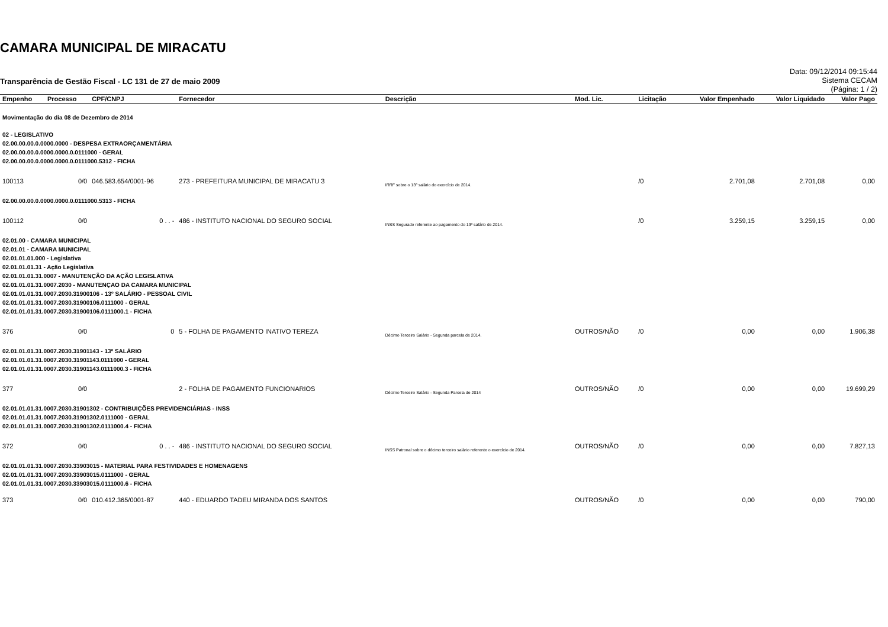CAMARA MUNICIPAL DE MIRACATU
Transparência de Gestão Fiscal - LC 131 de 27 de maio 2009
Data: 09/12/2014 09:15:44
Sistema CECAM
(Página: 1 / 2)
| Empenho | Processo | CPF/CNPJ | Fornecedor | Descrição | Mod. Lic. | Licitação | Valor Empenhado | Valor Liquidado | Valor Pago |
| --- | --- | --- | --- | --- | --- | --- | --- | --- | --- |
| Movimentação do dia 08 de Dezembro de 2014 | | | | | | | | | |
| 02 - LEGISLATIVO 02.00.00.00.0.0000.0000 - DESPESA EXTRAORÇAMENTÁRIA 02.00.00.00.0.0000.0000.0.0111000 - GERAL 02.00.00.00.0.0000.0000.0.0111000.5312 - FICHA | | | | | | | | | |
| 100113 | 0/0 | 046.583.654/0001-96 | 273 - PREFEITURA MUNICIPAL DE MIRACATU 3 | IRRF sobre o 13º salário do exercício de 2014. | | /0 | 2.701,08 | 2.701,08 | 0,00 |
| 02.00.00.00.0.0000.0000.0.0111000.5313 - FICHA | | | | | | | | | |
| 100112 | 0/0 | 0 . . - | 486 - INSTITUTO NACIONAL DO SEGURO SOCIAL | INSS Segurado referente ao pagamento do 13º salário de 2014. | | /0 | 3.259,15 | 3.259,15 | 0,00 |
| 02.01.00 - CAMARA MUNICIPAL 02.01.01 - CAMARA MUNICIPAL 02.01.01.01.000 - Legislativa 02.01.01.01.31 - Ação Legislativa 02.01.01.01.31.0007 - MANUTENÇÃO DA AÇÃO LEGISLATIVA 02.01.01.01.31.0007.2030 - MANUTENÇAO DA CAMARA MUNICIPAL 02.01.01.01.31.0007.2030.31900106 - 13º SALÁRIO - PESSOAL CIVIL 02.01.01.01.31.0007.2030.31900106.0111000 - GERAL 02.01.01.01.31.0007.2030.31900106.0111000.1 - FICHA | | | | | | | | | |
| 376 | 0/0 | 0 | 5 - FOLHA DE PAGAMENTO INATIVO TEREZA | Décimo Terceiro Salário - Segunda parcela de 2014. | OUTROS/NÃO | /0 | 0,00 | 0,00 | 1.906,38 |
| 02.01.01.01.31.0007.2030.31901143 - 13º SALÁRIO 02.01.01.01.31.0007.2030.31901143.0111000 - GERAL 02.01.01.01.31.0007.2030.31901143.0111000.3 - FICHA | | | | | | | | | |
| 377 | 0/0 | | 2 - FOLHA DE PAGAMENTO FUNCIONARIOS | Décimo Terceiro Salário - Segunda Parcela de 2014 | OUTROS/NÃO | /0 | 0,00 | 0,00 | 19.699,29 |
| 02.01.01.01.31.0007.2030.31901302 - CONTRIBUIÇÕES PREVIDENCIÁRIAS - INSS 02.01.01.01.31.0007.2030.31901302.0111000 - GERAL 02.01.01.01.31.0007.2030.31901302.0111000.4 - FICHA | | | | | | | | | |
| 372 | 0/0 | 0 . . - | 486 - INSTITUTO NACIONAL DO SEGURO SOCIAL | INSS Patronal sobre o décimo terceiro salário referente o exercício de 2014. | OUTROS/NÃO | /0 | 0,00 | 0,00 | 7.827,13 |
| 02.01.01.01.31.0007.2030.33903015 - MATERIAL PARA FESTIVIDADES E HOMENAGENS 02.01.01.01.31.0007.2030.33903015.0111000 - GERAL 02.01.01.01.31.0007.2030.33903015.0111000.6 - FICHA | | | | | | | | | |
| 373 | 0/0 | 010.412.365/0001-87 | 440 - EDUARDO TADEU MIRANDA DOS SANTOS | | OUTROS/NÃO | /0 | 0,00 | 0,00 | 790,00 |